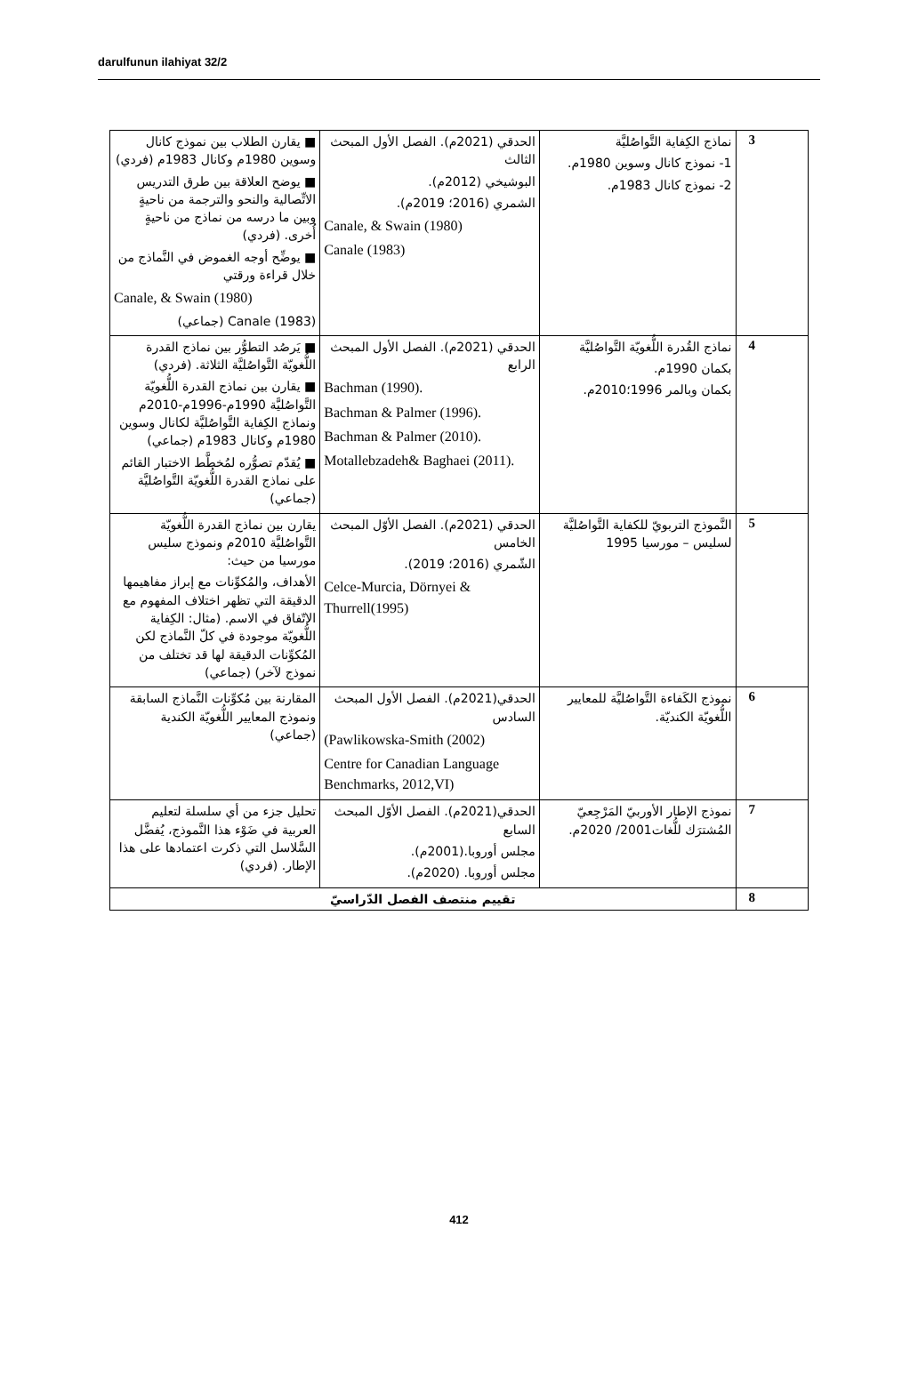darulfunun ilahiyat 32/2
| 3 | نماذج الكِفاية التَّواصُليَّة 1- نموذج كانال وسوين 1980م. 2- نموذج كانال 1983م. | الحدقي (2021م). الفصل الأول المبحث الثالث البوشيخي (2012م). الشمري (2016؛ 2019م). Canale, & Swain (1980) Canale (1983) | ■ يقارن الطلاب بين نموذج كانال وسوين 1980م وكانال 1983م (فردي) ■ يوضح العلاقة بين طرق التدريس الاتِّصالية والنحو والترجمة من ناحيةٍ وبين ما درسه من نماذج من ناحيةٍ أُخرى. (فردي) ■ يوضِّح أوجه الغموض في النَّماذج من خلال قراءة ورقتي Canale, & Swain (1980) Canale (1983) (جماعي) |
| 4 | نماذج القُدرة اللُّغويّة التَّواصُليَّة بكمان 1990م. بكمان وبالمر 1996؛2010م. | الحدقي (2021م). الفصل الأول المبحث الرابع Bachman (1990). Bachman & Palmer (1996). Bachman & Palmer (2010). Motallebzadeh& Baghaei (2011). | ■ يَرصُد التطوُّر بين نماذج القدرة اللُّغويّة التَّواصُليَّة الثلاثة. (فردي) ■ يقارن بين نماذج القدرة اللُّغويّة التَّواصُليَّة 1990م-1996م-2010م ونماذج الكِفاية التَّواصُليَّة لكانال وسوين 1980م وكانال 1983م (جماعي) ■ يُقدّم تصوُّره لمُخطَّط الاختبار القائم على نماذج القدرة اللُّغويّة التَّواصُليَّة (جماعي) |
| 5 | النَّموذج التربويّ للكفاية التَّواصُليَّة لسليس – مورسيا 1995 | الحدقي (2021م). الفصل الأوّل المبحث الخامس الشّمري (2016؛ 2019). Celce-Murcia, Dörnyei & Thurrell(1995) | يقارن بين نماذج القدرة اللُّغويّة التَّواصُليَّة 2010م ونموذج سليس مورسيا من حيث: الأهداف، والمُكوِّنات مع إبراز مفاهيمها الدقيقة التي تظهر اختلاف المفهوم مع الاتّفاق في الاسم. (مثال: الكِفاية اللُّغويّة موجودة في كلّ النَّماذج لكن المُكوِّنات الدقيقة لها قد تختلف من نموذج لآخر) (جماعي) |
| 6 | نموذج الكَفاءة التَّواصُليَّة للمعايير اللُّغويّة الكنديّة. | الحدقي(2021م). الفصل الأول المبحث السادس (Pawlikowska-Smith (2002) Centre for Canadian Language Benchmarks, 2012,VI) | المقارنة بين مُكوِّنات النَّماذج السابقة ونموذج المعايير اللُّغويّة الكندية (جماعي) |
| 7 | نموذج الإطار الأوربيّ المَرْجِعيّ المُشترَك للُّغات2001/ 2020م. | الحدقي(2021م). الفصل الأوّل المبحث السابع مجلس أوروبا.(2001م). مجلس أوروبا. (2020م). | تحليل جزء من أي سلسلة لتعليم العربية في ضَوْء هذا النَّموذج، يُفضَّل السَّلاسل التي ذكرت اعتمادها على هذا الإطار. (فردي) |
| 8 | تقييم منتصف الفصل الدّراسيّ | | |
412